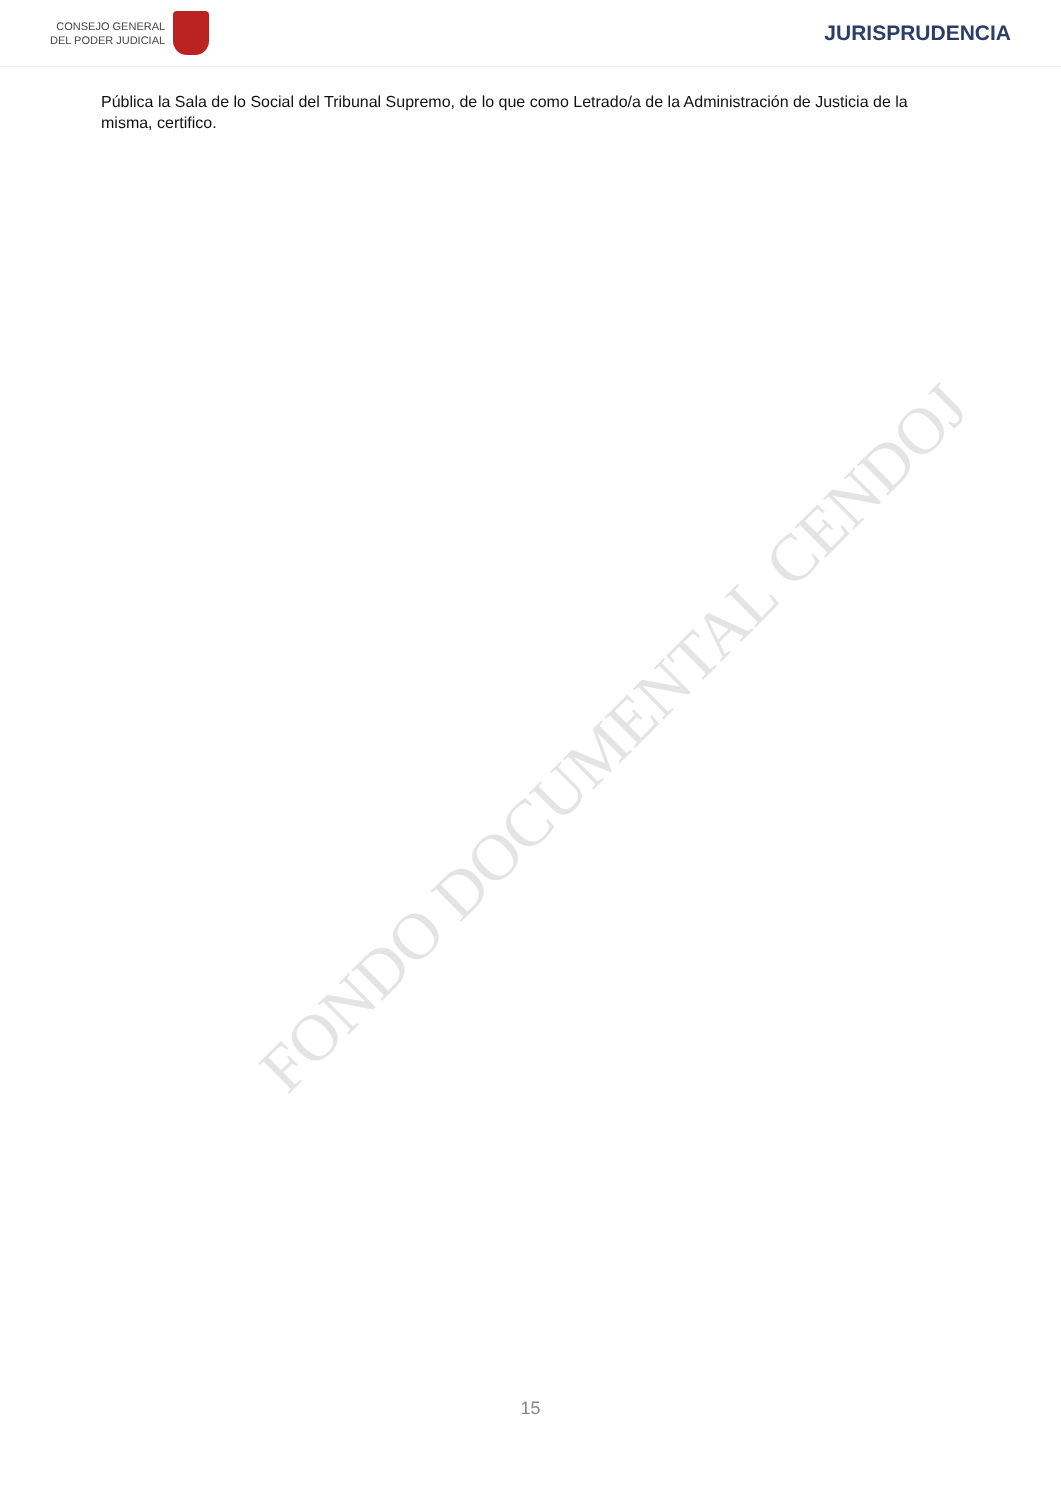CONSEJO GENERAL
DEL PODER JUDICIAL
JURISPRUDENCIA
Pública la Sala de lo Social del Tribunal Supremo, de lo que como Letrado/a de la Administración de Justicia de la misma, certifico.
FONDO DOCUMENTAL CENDOJ
15